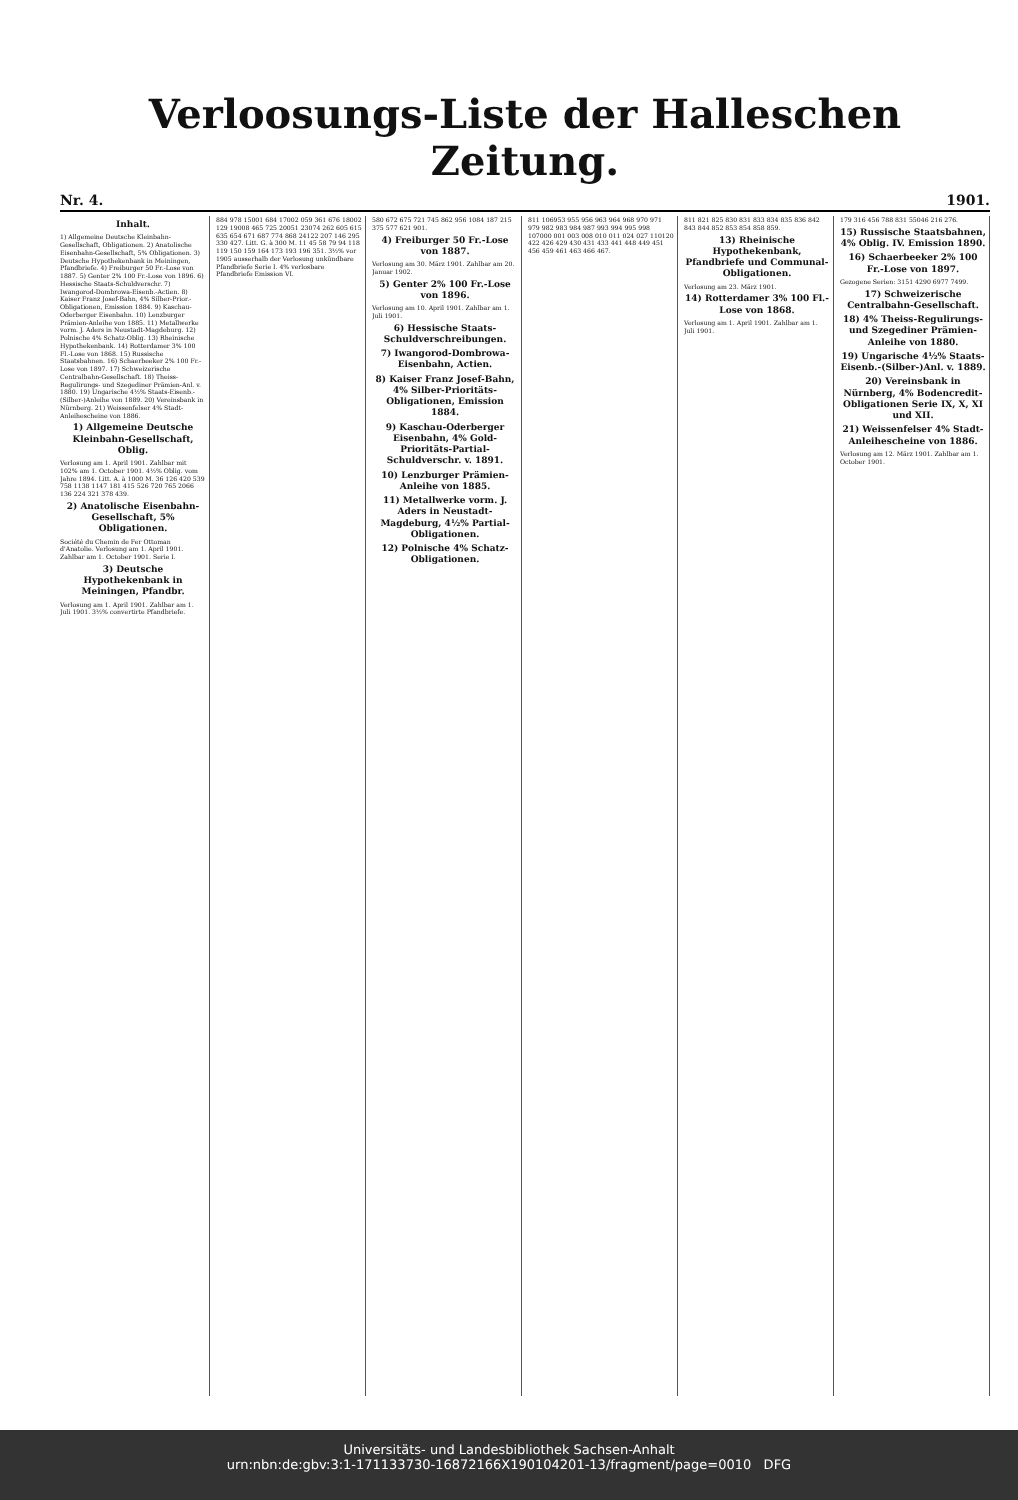Verloosungs-Liste der Halleschen Zeitung.
Nr. 4. 1901.
Inhalt.
1) Allgemeine Deutsche Kleinbahn-Gesellschaft, Obligationen. 2) Anatolische Eisenbahn-Gesellschaft, 5% Obligationen. 3) Deutsche Hypothekenbank in Meiningen, Pfandbriefe. 4) Freiburger 50 Fr.-Lose von 1887. 5) Genter 2% 100 Fr.-Lose von 1896. 6) Hessische Staats-Schuldverschr. 7) Iwangorod-Dombrowa-Eisenb.-Actien. 8) Kaiser Franz Josef-Bahn, 4% Silber-Prior.-Obligationen, Emission 1884. 9) Kaschau-Oderberger Eisenbahn. 10) Lenzburger Prämien-Anleihe von 1885. 11) Metallwerke vorm. J. Aders in Neustadt-Magdeburg. 12) Polnische 4% Schatz-Oblig. 13) Rheinische Hypothekenbank. 14) Rotterdamer 3% 100 Fl.-Lose von 1868. 15) Russische Staatsbahnen. 16) Schaerbeeker 2% 100 Fr.-Lose von 1897. 17) Schweizerische Centralbahn-Gesellschaft. 18) Theiss-Regulirungs- und Szegediner Prämien-Anl. v. 1880. 19) Ungarische 4½% Staats-Eisenb.-(Silber-)Anleihe von 1889. 20) Vereinsbank in Nürnberg. 21) Weissenfelser 4% Stadt-Anleihescheine von 1886.
1) Allgemeine Deutsche Kleinbahn-Gesellschaft, Oblig.
Verlosung am 1. April 1901. Zahlbar mit 102% am 1. October 1901. 4½% Oblig. vom Jahre 1894. Litt. A. à 1000 M. 36 126 420 539 758 1138 1147 181 415 526 720 765 2066 136 224 321 378 439.
2) Anatolische Eisenbahn-Gesellschaft, 5% Obligationen.
Société du Chemin de Fer Ottoman d'Anatolie. Verlosung am 1. April 1901. Zahlbar am 1. October 1901. Serie I.
3) Deutsche Hypothekenbank in Meiningen, Pfandbr.
Verlosung am 1. April 1901. Zahlbar am 1. Juli 1901. 3½% convertirte Pfandbriefe.
884 978 15001 684 17002 059 361 676 18002 129 19008 465 725 20051 23074 262 605 615 635 654 671 687 774 868 24122 207 146 295 330 427. Litt. G. à 300 M. 11 45 58 79 94 118 119 150 159 164 173 193 196 351. 3½% vor 1905 ausserhalb der Verlosung unkündbare Pfandbriefe Serie I. 4% verlosbare Pfandbriefe Emission VI.
580 672 675 721 745 862 956 1084 187 215 375 577 621 901.
4) Freiburger 50 Fr.-Lose von 1887.
Verlosung am 30. März 1901. Zahlbar am 20. Januar 1902.
5) Genter 2% 100 Fr.-Lose von 1896.
Verlosung am 10. April 1901. Zahlbar am 1. Juli 1901.
6) Hessische Staats-Schuldverschreibungen.
7) Iwangorod-Dombrowa-Eisenbahn, Actien.
8) Kaiser Franz Josef-Bahn, 4% Silber-Prioritäts-Obligationen, Emission 1884.
9) Kaschau-Oderberger Eisenbahn, 4% Gold-Prioritäts-Partial-Schuldverschr. v. 1891.
10) Lenzburger Prämien-Anleihe von 1885.
11) Metallwerke vorm. J. Aders in Neustadt-Magdeburg, 4½% Partial-Obligationen.
12) Polnische 4% Schatz-Obligationen.
811 106953 955 956 963 964 968 970 971 979 982 983 984 987 993 994 995 998 107000 001 003 008 010 011 024 027 110120 422 426 429 430 431 433 441 448 449 451 456 459 461 463 466 467.
811 821 825 830 831 833 834 835 836 842 843 844 852 853 854 858 859.
13) Rheinische Hypothekenbank, Pfandbriefe und Communal-Obligationen.
Verlosung am 23. März 1901.
14) Rotterdamer 3% 100 Fl.-Lose von 1868.
Verlosung am 1. April 1901. Zahlbar am 1. Juli 1901.
179 316 456 788 831 55046 216 276.
15) Russische Staatsbahnen, 4% Oblig. IV. Emission 1890.
16) Schaerbeeker 2% 100 Fr.-Lose von 1897.
Gezogene Serien: 3151 4290 6977 7499.
17) Schweizerische Centralbahn-Gesellschaft.
18) 4% Theiss-Regulirungs- und Szegediner Prämien-Anleihe von 1880.
19) Ungarische 4½% Staats-Eisenb.-(Silber-)Anl. v. 1889.
20) Vereinsbank in Nürnberg, 4% Bodencredit-Obligationen Serie IX, X, XI und XII.
21) Weissenfelser 4% Stadt-Anleihescheine von 1886.
Verlosung am 12. März 1901. Zahlbar am 1. October 1901.
Universitäts- und Landesbibliothek Sachsen-Anhalt
urn:nbn:de:gbv:3:1-171133730-16872166X19010420​1-13/fragment/page=0010 DFG